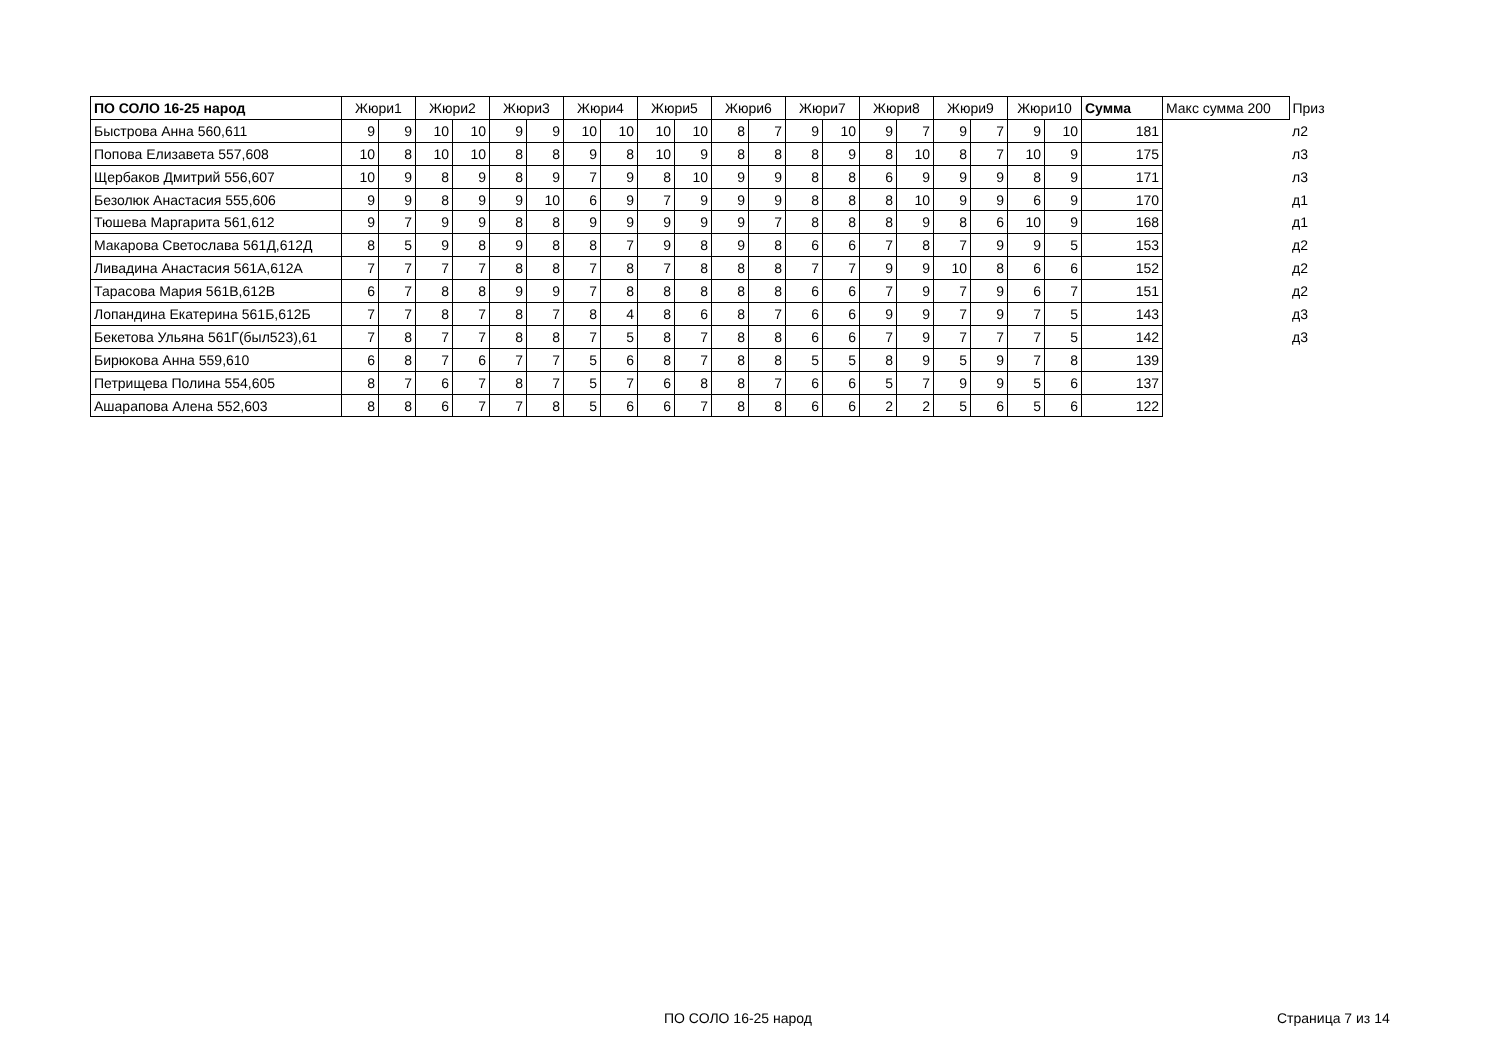| ПО СОЛО 16-25 народ | Жюри1 | | Жюри2 | | Жюри3 | | Жюри4 | | Жюри5 | | Жюри6 | | Жюри7 | | Жюри8 | | Жюри9 | | Жюри10 | | Сумма | Макс сумма 200 | Приз |
| --- | --- | --- | --- | --- | --- | --- | --- | --- | --- | --- | --- | --- | --- | --- | --- | --- | --- | --- | --- | --- | --- | --- | --- |
| Быстрова Анна 560,611 | 9 | 9 | 10 | 10 | 9 | 9 | 10 | 10 | 10 | 10 | 8 | 7 | 9 | 10 | 9 | 7 | 9 | 7 | 9 | 10 | 181 | | л2 |
| Попова Елизавета 557,608 | 10 | 8 | 10 | 10 | 8 | 8 | 9 | 8 | 10 | 9 | 8 | 8 | 8 | 9 | 8 | 10 | 8 | 7 | 10 | 9 | 175 | | л3 |
| Щербаков Дмитрий 556,607 | 10 | 9 | 8 | 9 | 8 | 9 | 7 | 9 | 8 | 10 | 9 | 9 | 8 | 8 | 6 | 9 | 9 | 9 | 8 | 9 | 171 | | л3 |
| Безолюк Анастасия 555,606 | 9 | 9 | 8 | 9 | 9 | 10 | 6 | 9 | 7 | 9 | 9 | 9 | 8 | 8 | 8 | 10 | 9 | 9 | 6 | 9 | 170 | | д1 |
| Тюшева Маргарита 561,612 | 9 | 7 | 9 | 9 | 8 | 8 | 9 | 9 | 9 | 9 | 9 | 7 | 8 | 8 | 8 | 9 | 8 | 6 | 10 | 9 | 168 | | д1 |
| Макарова Светослава 561Д,612Д | 8 | 5 | 9 | 8 | 9 | 8 | 8 | 7 | 9 | 8 | 9 | 8 | 6 | 6 | 7 | 8 | 7 | 9 | 9 | 5 | 153 | | д2 |
| Ливадина Анастасия 561А,612А | 7 | 7 | 7 | 7 | 8 | 8 | 7 | 8 | 7 | 8 | 8 | 8 | 7 | 7 | 9 | 9 | 10 | 8 | 6 | 6 | 152 | | д2 |
| Тарасова Мария 561В,612В | 6 | 7 | 8 | 8 | 9 | 9 | 7 | 8 | 8 | 8 | 8 | 8 | 6 | 6 | 7 | 9 | 7 | 9 | 6 | 7 | 151 | | д2 |
| Лопандина Екатерина 561Б,612Б | 7 | 7 | 8 | 7 | 8 | 7 | 8 | 4 | 8 | 6 | 8 | 7 | 6 | 6 | 9 | 9 | 7 | 9 | 7 | 5 | 143 | | д3 |
| Бекетова Ульяна 561Г(был523),61 | 7 | 8 | 7 | 7 | 8 | 8 | 7 | 5 | 8 | 7 | 8 | 8 | 6 | 6 | 7 | 9 | 7 | 7 | 7 | 5 | 142 | | д3 |
| Бирюкова Анна 559,610 | 6 | 8 | 7 | 6 | 7 | 7 | 5 | 6 | 8 | 7 | 8 | 8 | 5 | 5 | 8 | 9 | 5 | 9 | 7 | 8 | 139 | | |
| Петрищева Полина 554,605 | 8 | 7 | 6 | 7 | 8 | 7 | 5 | 7 | 6 | 8 | 8 | 7 | 6 | 6 | 5 | 7 | 9 | 9 | 5 | 6 | 137 | | |
| Ашарапова Алена 552,603 | 8 | 8 | 6 | 7 | 7 | 8 | 5 | 6 | 6 | 7 | 8 | 8 | 6 | 6 | 2 | 2 | 5 | 6 | 5 | 6 | 122 | | |
ПО СОЛО 16-25 народ Страница 7 из 14